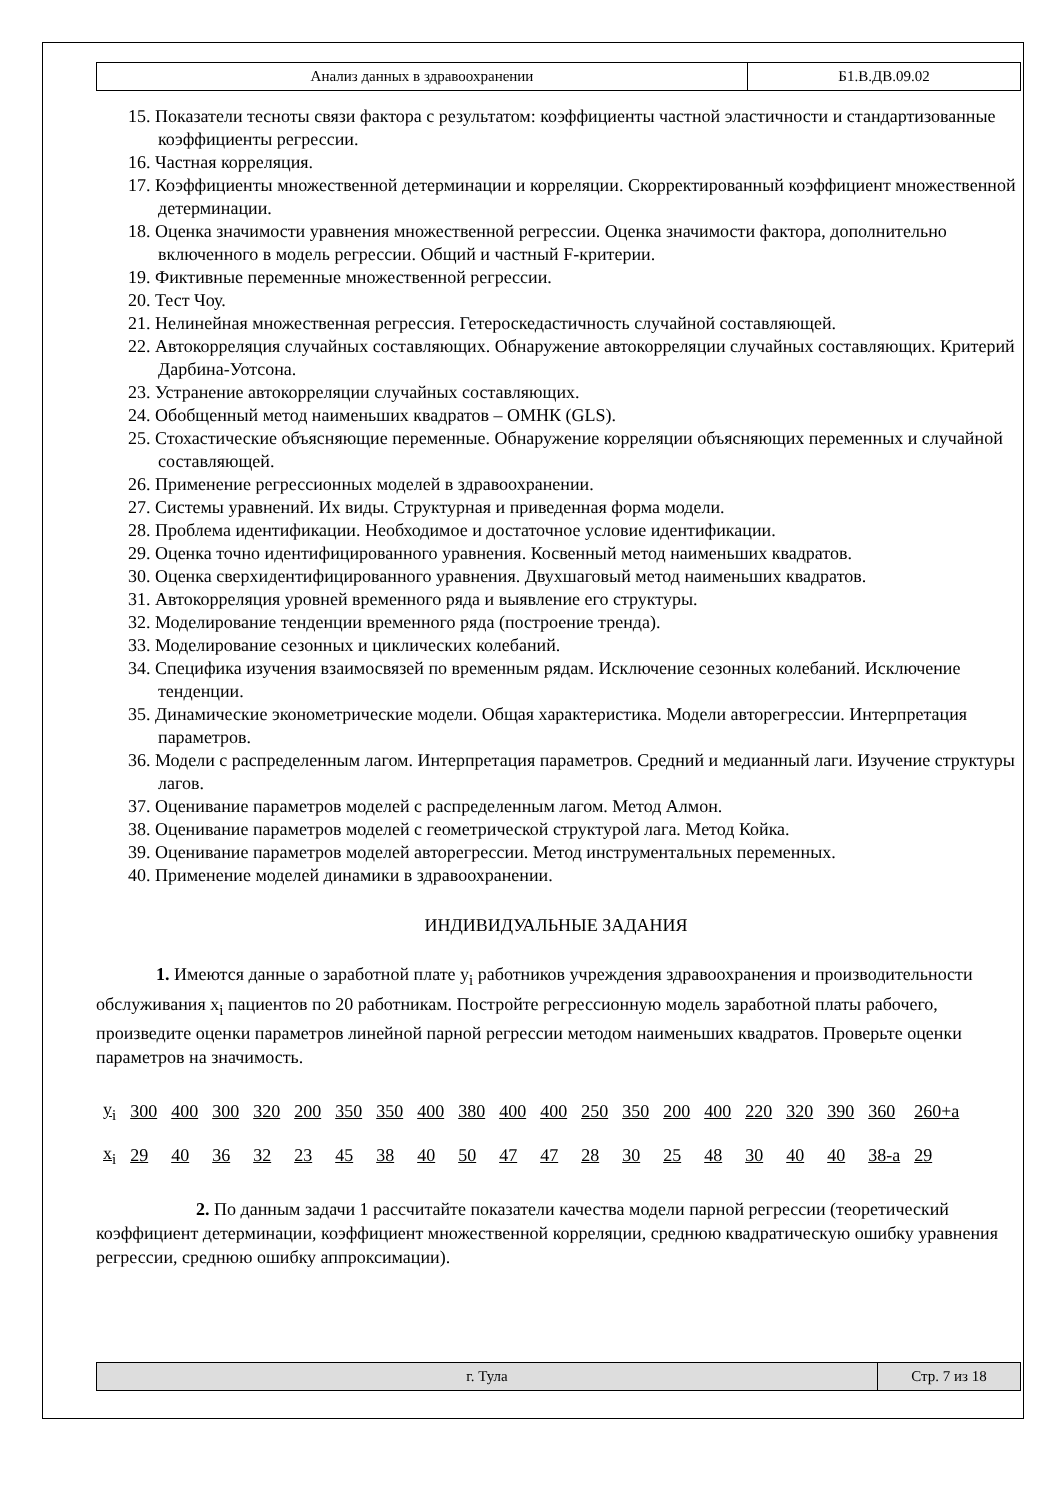| Анализ данных в здравоохранении | Б1.В.ДВ.09.02 |
15. Показатели тесноты связи фактора с результатом: коэффициенты частной эластичности и стандартизованные коэффициенты регрессии.
16. Частная корреляция.
17. Коэффициенты множественной детерминации и корреляции. Скорректированный коэффициент множественной детерминации.
18. Оценка значимости уравнения множественной регрессии. Оценка значимости фактора, дополнительно включенного в модель регрессии. Общий и частный F-критерии.
19. Фиктивные переменные множественной регрессии.
20. Тест Чоу.
21. Нелинейная множественная регрессия. Гетероскедастичность случайной составляющей.
22. Автокорреляция случайных составляющих. Обнаружение автокорреляции случайных составляющих. Критерий Дарбина-Уотсона.
23. Устранение автокорреляции случайных составляющих.
24. Обобщенный метод наименьших квадратов – ОМНК (GLS).
25. Стохастические объясняющие переменные. Обнаружение корреляции объясняющих переменных и случайной составляющей.
26. Применение регрессионных моделей в здравоохранении.
27. Системы уравнений. Их виды. Структурная и приведенная форма модели.
28. Проблема идентификации. Необходимое и достаточное условие идентификации.
29. Оценка точно идентифицированного уравнения. Косвенный метод наименьших квадратов.
30. Оценка сверхидентифицированного уравнения. Двухшаговый метод наименьших квадратов.
31. Автокорреляция уровней временного ряда и выявление его структуры.
32. Моделирование тенденции временного ряда (построение тренда).
33. Моделирование сезонных и циклических колебаний.
34. Специфика изучения взаимосвязей по временным рядам. Исключение сезонных колебаний. Исключение тенденции.
35. Динамические эконометрические модели. Общая характеристика. Модели авторегрессии. Интерпретация параметров.
36. Модели с распределенным лагом. Интерпретация параметров. Средний и медианный лаги. Изучение структуры лагов.
37. Оценивание параметров моделей с распределенным лагом. Метод Алмон.
38. Оценивание параметров моделей с геометрической структурой лага. Метод Койка.
39. Оценивание параметров моделей авторегрессии. Метод инструментальных переменных.
40. Применение моделей динамики в здравоохранении.
ИНДИВИДУАЛЬНЫЕ ЗАДАНИЯ
1. Имеются данные о заработной плате y<sub>i</sub> работников учреждения здравоохранения и производительности обслуживания x<sub>i</sub> пациентов по 20 работникам. Постройте регрессионную модель заработной платы рабочего, произведите оценки параметров линейной парной регрессии методом наименьших квадратов. Проверьте оценки параметров на значимость.
| y<sub>i</sub> | 300 | 400 | 300 | 320 | 200 | 350 | 350 | 400 | 380 | 400 | 400 | 250 | 350 | 200 | 400 | 220 | 320 | 390 | 360 | 260+a |
| x<sub>i</sub> | 29 | 40 | 36 | 32 | 23 | 45 | 38 | 40 | 50 | 47 | 47 | 28 | 30 | 25 | 48 | 30 | 40 | 40 | 38-a | 29 |
2. По данным задачи 1 рассчитайте показатели качества модели парной регрессии (теоретический коэффициент детерминации, коэффициент множественной корреляции, среднюю квадратическую ошибку уравнения регрессии, среднюю ошибку аппроксимации).
| г. Тула | Стр. 7 из 18 |